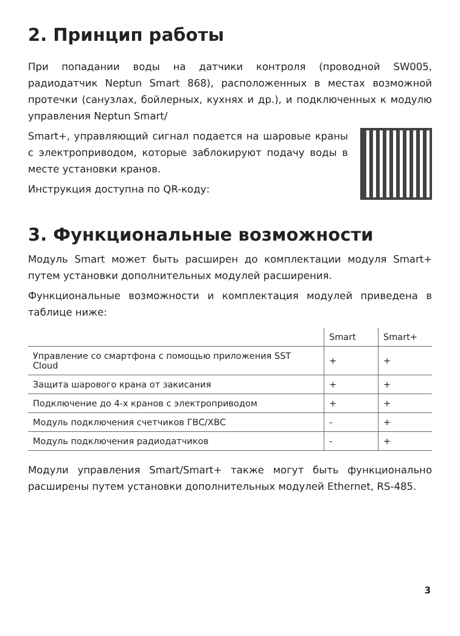2. Принцип работы
При попадании воды на датчики контроля (проводной SW005, радиодатчик Neptun Smart 868), расположенных в местах возможной протечки (санузлах, бойлерных, кухнях и др.), и подключенных к модулю управления Neptun Smart/
Smart+, управляющий сигнал подается на шаровые краны с электроприводом, которые заблокируют подачу воды в месте установки кранов.
Инструкция доступна по QR-коду:
3. Функциональные возможности
Модуль Smart может быть расширен до комплектации модуля Smart+ путем установки дополнительных модулей расширения.
Функциональные возможности и комплектация модулей приведена в таблице ниже:
| | Smart | Smart+ |
| --- | --- | --- |
| Управление со смартфона с помощью приложения SST Cloud | + | + |
| Защита шарового крана от закисания | + | + |
| Подключение до 4-х кранов с электроприводом | + | + |
| Модуль подключения счетчиков ГВС/ХВС | - | + |
| Модуль подключения радиодатчиков | - | + |
Модули управления Smart/Smart+ также могут быть функционально расширены путем установки дополнительных модулей Ethernet, RS-485.
3